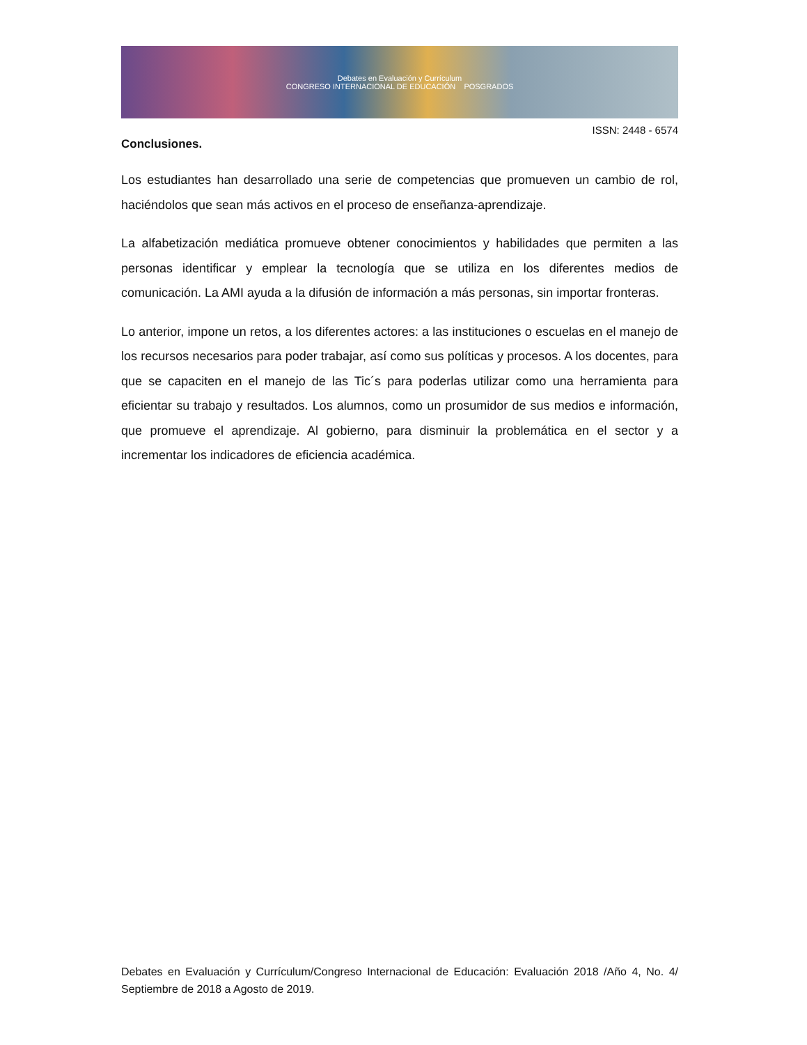Debates en Evaluación y Currículum
CONGRESO INTERNACIONAL DE EDUCACIÓN POSGRADOS
ISSN: 2448 - 6574
Conclusiones.
Los estudiantes han desarrollado una serie de competencias que promueven un cambio de rol, haciéndolos que sean más activos en el proceso de enseñanza-aprendizaje.
La alfabetización mediática promueve obtener conocimientos y habilidades que permiten a las personas identificar y emplear la tecnología que se utiliza en los diferentes medios de comunicación. La AMI ayuda a la difusión de información a más personas, sin importar fronteras.
Lo anterior, impone un retos, a los diferentes actores: a las instituciones o escuelas en el manejo de los recursos necesarios para poder trabajar, así como sus políticas y procesos. A los docentes, para que se capaciten en el manejo de las Tic´s para poderlas utilizar como una herramienta para eficientar su trabajo y resultados. Los alumnos, como un prosumidor de sus medios e información, que promueve el aprendizaje. Al gobierno, para disminuir la problemática en el sector y a incrementar los indicadores de eficiencia académica.
Debates en Evaluación y Currículum/Congreso Internacional de Educación: Evaluación 2018 /Año 4, No. 4/ Septiembre de 2018 a Agosto de 2019.